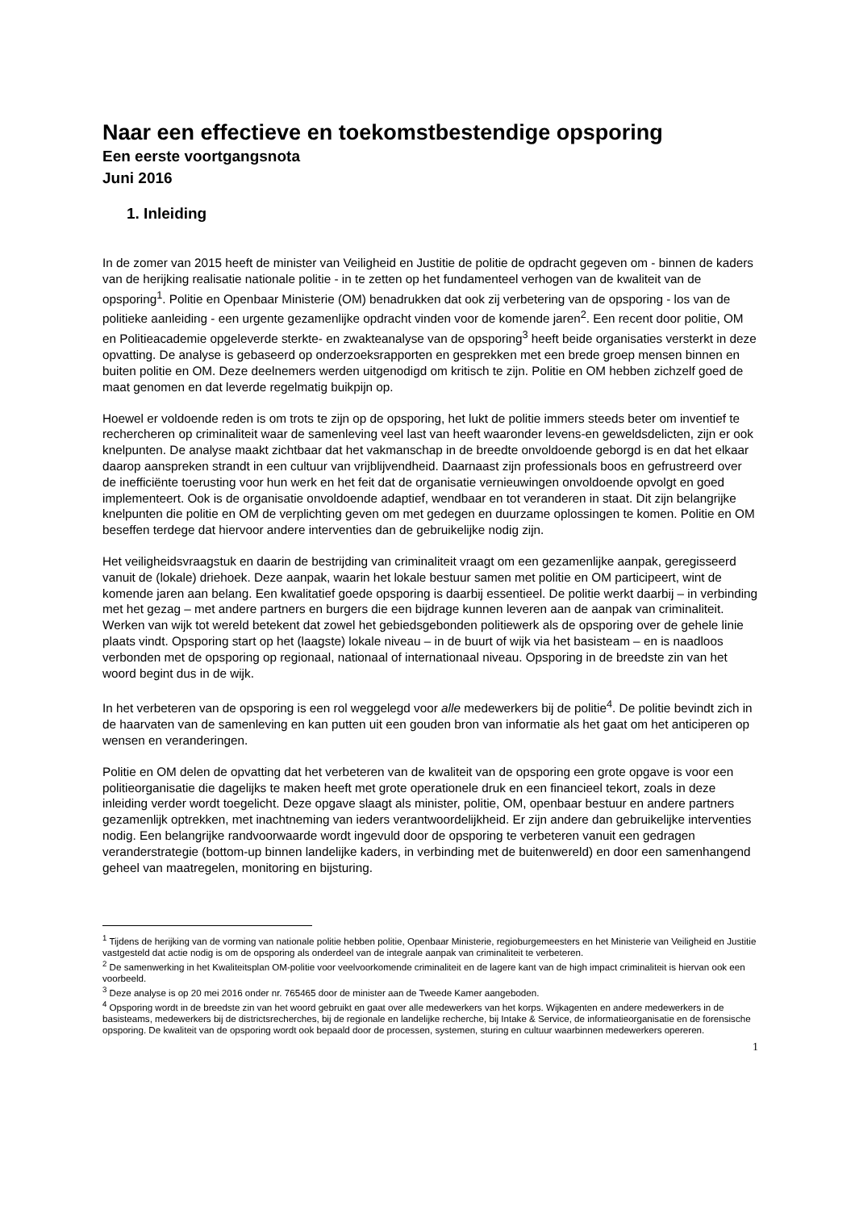Naar een effectieve en toekomstbestendige opsporing
Een eerste voortgangsnota
Juni 2016
1. Inleiding
In de zomer van 2015 heeft de minister van Veiligheid en Justitie de politie de opdracht gegeven om - binnen de kaders van de herijking realisatie nationale politie - in te zetten op het fundamenteel verhogen van de kwaliteit van de opsporing<sup>1</sup>. Politie en Openbaar Ministerie (OM) benadrukken dat ook zij verbetering van de opsporing - los van de politieke aanleiding - een urgente gezamenlijke opdracht vinden voor de komende jaren<sup>2</sup>. Een recent door politie, OM en Politieacademie opgeleverde sterkte- en zwakteanalyse van de opsporing<sup>3</sup> heeft beide organisaties versterkt in deze opvatting. De analyse is gebaseerd op onderzoeksrapporten en gesprekken met een brede groep mensen binnen en buiten politie en OM. Deze deelnemers werden uitgenodigd om kritisch te zijn. Politie en OM hebben zichzelf goed de maat genomen en dat leverde regelmatig buikpijn op.
Hoewel er voldoende reden is om trots te zijn op de opsporing, het lukt de politie immers steeds beter om inventief te rechercheren op criminaliteit waar de samenleving veel last van heeft waaronder levens-en geweldsdelicten, zijn er ook knelpunten. De analyse maakt zichtbaar dat het vakmanschap in de breedte onvoldoende geborgd is en dat het elkaar daarop aanspreken strandt in een cultuur van vrijblijvendheid. Daarnaast zijn professionals boos en gefrustreerd over de inefficiënte toerusting voor hun werk en het feit dat de organisatie vernieuwingen onvoldoende opvolgt en goed implementeert. Ook is de organisatie onvoldoende adaptief, wendbaar en tot veranderen in staat. Dit zijn belangrijke knelpunten die politie en OM de verplichting geven om met gedegen en duurzame oplossingen te komen. Politie en OM beseffen terdege dat hiervoor andere interventies dan de gebruikelijke nodig zijn.
Het veiligheidsvraagstuk en daarin de bestrijding van criminaliteit vraagt om een gezamenlijke aanpak, geregisseerd vanuit de (lokale) driehoek. Deze aanpak, waarin het lokale bestuur samen met politie en OM participeert, wint de komende jaren aan belang. Een kwalitatief goede opsporing is daarbij essentieel. De politie werkt daarbij – in verbinding met het gezag – met andere partners en burgers die een bijdrage kunnen leveren aan de aanpak van criminaliteit. Werken van wijk tot wereld betekent dat zowel het gebiedsgebonden politiewerk als de opsporing over de gehele linie plaats vindt. Opsporing start op het (laagste) lokale niveau – in de buurt of wijk via het basisteam – en is naadloos verbonden met de opsporing op regionaal, nationaal of internationaal niveau. Opsporing in de breedste zin van het woord begint dus in de wijk.
In het verbeteren van de opsporing is een rol weggelegd voor alle medewerkers bij de politie<sup>4</sup>. De politie bevindt zich in de haarvaten van de samenleving en kan putten uit een gouden bron van informatie als het gaat om het anticiperen op wensen en veranderingen.
Politie en OM delen de opvatting dat het verbeteren van de kwaliteit van de opsporing een grote opgave is voor een politieorganisatie die dagelijks te maken heeft met grote operationele druk en een financieel tekort, zoals in deze inleiding verder wordt toegelicht. Deze opgave slaagt als minister, politie, OM, openbaar bestuur en andere partners gezamenlijk optrekken, met inachtneming van ieders verantwoordelijkheid. Er zijn andere dan gebruikelijke interventies nodig. Een belangrijke randvoorwaarde wordt ingevuld door de opsporing te verbeteren vanuit een gedragen veranderstrategie (bottom-up binnen landelijke kaders, in verbinding met de buitenwereld) en door een samenhangend geheel van maatregelen, monitoring en bijsturing.
<sup>1</sup> Tijdens de herijking van de vorming van nationale politie hebben politie, Openbaar Ministerie, regioburgemeesters en het Ministerie van Veiligheid en Justitie vastgesteld dat actie nodig is om de opsporing als onderdeel van de integrale aanpak van criminaliteit te verbeteren.
<sup>2</sup> De samenwerking in het Kwaliteitsplan OM-politie voor veelvoorkomende criminaliteit en de lagere kant van de high impact criminaliteit is hiervan ook een voorbeeld.
<sup>3</sup> Deze analyse is op 20 mei 2016 onder nr. 765465 door de minister aan de Tweede Kamer aangeboden.
<sup>4</sup> Opsporing wordt in de breedste zin van het woord gebruikt en gaat over alle medewerkers van het korps. Wijkagenten en andere medewerkers in de basisteams, medewerkers bij de districtsrecherches, bij de regionale en landelijke recherche, bij Intake & Service, de informatieorganisatie en de forensische opsporing. De kwaliteit van de opsporing wordt ook bepaald door de processen, systemen, sturing en cultuur waarbinnen medewerkers opereren.
1